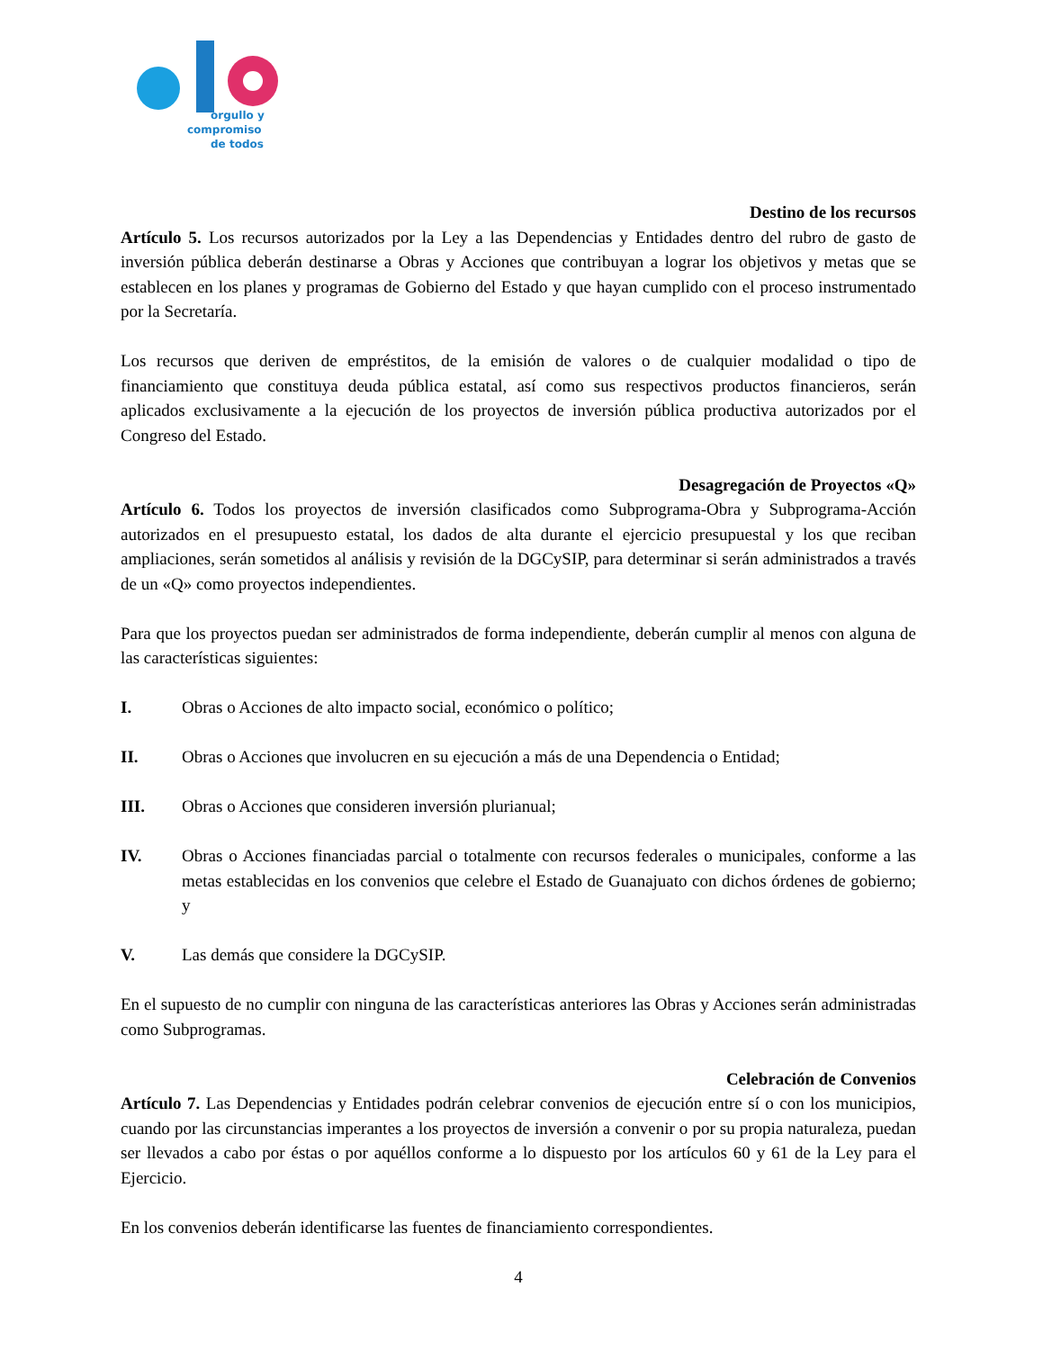orgullo y
compromiso
de todos
Destino de los recursos
Artículo 5. Los recursos autorizados por la Ley a las Dependencias y Entidades dentro del rubro de gasto de inversión pública deberán destinarse a Obras y Acciones que contribuyan a lograr los objetivos y metas que se establecen en los planes y programas de Gobierno del Estado y que hayan cumplido con el proceso instrumentado por la Secretaría.
Los recursos que deriven de empréstitos, de la emisión de valores o de cualquier modalidad o tipo de financiamiento que constituya deuda pública estatal, así como sus respectivos productos financieros, serán aplicados exclusivamente a la ejecución de los proyectos de inversión pública productiva autorizados por el Congreso del Estado.
Desagregación de Proyectos «Q»
Artículo 6. Todos los proyectos de inversión clasificados como Subprograma-Obra y Subprograma-Acción autorizados en el presupuesto estatal, los dados de alta durante el ejercicio presupuestal y los que reciban ampliaciones, serán sometidos al análisis y revisión de la DGCySIP, para determinar si serán administrados a través de un «Q» como proyectos independientes.
Para que los proyectos puedan ser administrados de forma independiente, deberán cumplir al menos con alguna de las características siguientes:
I. Obras o Acciones de alto impacto social, económico o político;
II. Obras o Acciones que involucren en su ejecución a más de una Dependencia o Entidad;
III. Obras o Acciones que consideren inversión plurianual;
IV. Obras o Acciones financiadas parcial o totalmente con recursos federales o municipales, conforme a las metas establecidas en los convenios que celebre el Estado de Guanajuato con dichos órdenes de gobierno; y
V. Las demás que considere la DGCySIP.
En el supuesto de no cumplir con ninguna de las características anteriores las Obras y Acciones serán administradas como Subprogramas.
Celebración de Convenios
Artículo 7. Las Dependencias y Entidades podrán celebrar convenios de ejecución entre sí o con los municipios, cuando por las circunstancias imperantes a los proyectos de inversión a convenir o por su propia naturaleza, puedan ser llevados a cabo por éstas o por aquéllos conforme a lo dispuesto por los artículos 60 y 61 de la Ley para el Ejercicio.
En los convenios deberán identificarse las fuentes de financiamiento correspondientes.
4